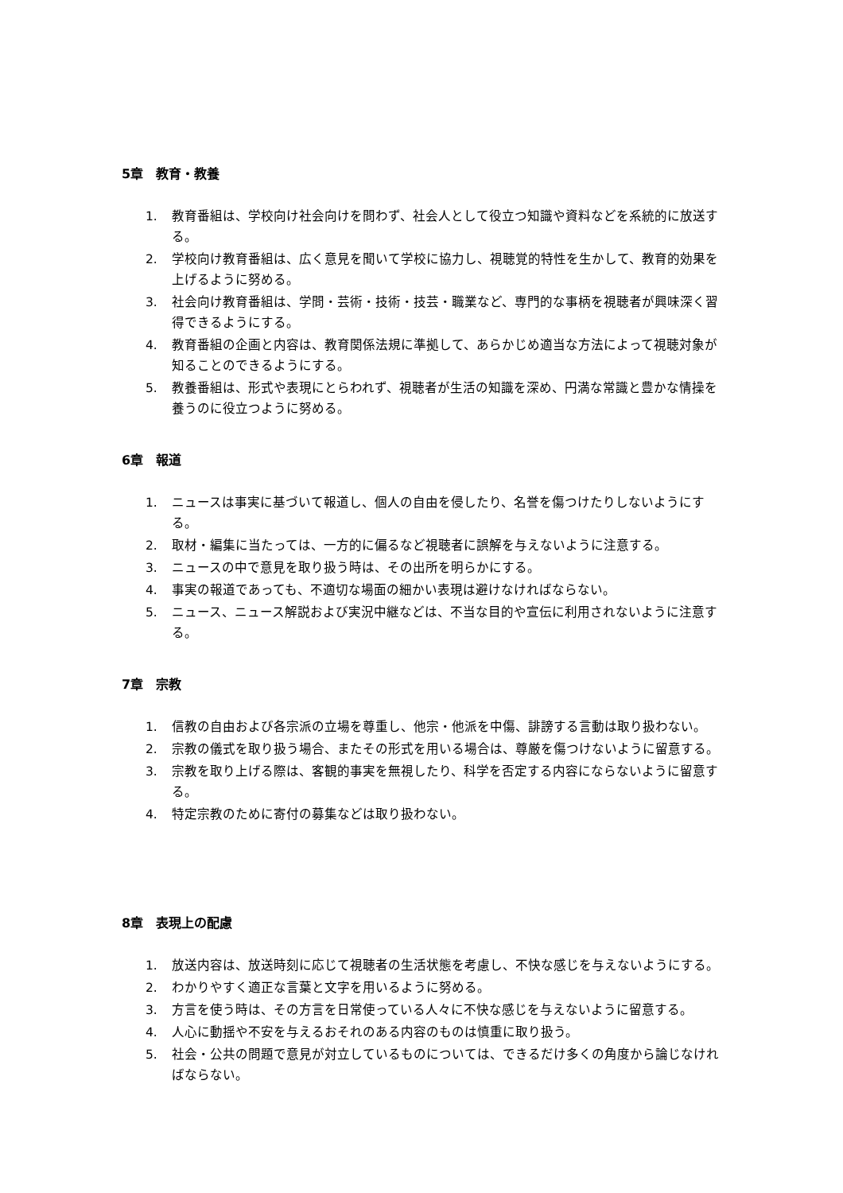5章　教育・教養
1. 教育番組は、学校向け社会向けを問わず、社会人として役立つ知識や資料などを系統的に放送する。
2. 学校向け教育番組は、広く意見を聞いて学校に協力し、視聴覚的特性を生かして、教育的効果を上げるように努める。
3. 社会向け教育番組は、学問・芸術・技術・技芸・職業など、専門的な事柄を視聴者が興味深く習得できるようにする。
4. 教育番組の企画と内容は、教育関係法規に準拠して、あらかじめ適当な方法によって視聴対象が知ることのできるようにする。
5. 教養番組は、形式や表現にとらわれず、視聴者が生活の知識を深め、円満な常識と豊かな情操を養うのに役立つように努める。
6章　報道
1. ニュースは事実に基づいて報道し、個人の自由を侵したり、名誉を傷つけたりしないようにする。
2. 取材・編集に当たっては、一方的に偏るなど視聴者に誤解を与えないように注意する。
3. ニュースの中で意見を取り扱う時は、その出所を明らかにする。
4. 事実の報道であっても、不適切な場面の細かい表現は避けなければならない。
5. ニュース、ニュース解説および実況中継などは、不当な目的や宣伝に利用されないように注意する。
7章　宗教
1. 信教の自由および各宗派の立場を尊重し、他宗・他派を中傷、誹謗する言動は取り扱わない。
2. 宗教の儀式を取り扱う場合、またその形式を用いる場合は、尊厳を傷つけないように留意する。
3. 宗教を取り上げる際は、客観的事実を無視したり、科学を否定する内容にならないように留意する。
4. 特定宗教のために寄付の募集などは取り扱わない。
8章　表現上の配慮
1. 放送内容は、放送時刻に応じて視聴者の生活状態を考慮し、不快な感じを与えないようにする。
2. わかりやすく適正な言葉と文字を用いるように努める。
3. 方言を使う時は、その方言を日常使っている人々に不快な感じを与えないように留意する。
4. 人心に動揺や不安を与えるおそれのある内容のものは慎重に取り扱う。
5. 社会・公共の問題で意見が対立しているものについては、できるだけ多くの角度から論じなければならない。